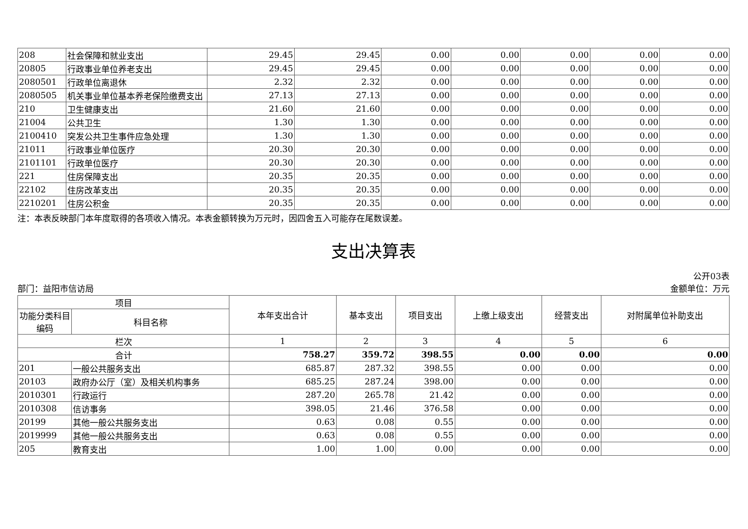| 208 | 社会保障和就业支出 | 29.45 | 29.45 | 0.00 | 0.00 | 0.00 | 0.00 | 0.00 |
| 20805 | 行政事业单位养老支出 | 29.45 | 29.45 | 0.00 | 0.00 | 0.00 | 0.00 | 0.00 |
| 2080501 | 行政单位离退休 | 2.32 | 2.32 | 0.00 | 0.00 | 0.00 | 0.00 | 0.00 |
| 2080505 | 机关事业单位基本养老保险缴费支出 | 27.13 | 27.13 | 0.00 | 0.00 | 0.00 | 0.00 | 0.00 |
| 210 | 卫生健康支出 | 21.60 | 21.60 | 0.00 | 0.00 | 0.00 | 0.00 | 0.00 |
| 21004 | 公共卫生 | 1.30 | 1.30 | 0.00 | 0.00 | 0.00 | 0.00 | 0.00 |
| 2100410 | 突发公共卫生事件应急处理 | 1.30 | 1.30 | 0.00 | 0.00 | 0.00 | 0.00 | 0.00 |
| 21011 | 行政事业单位医疗 | 20.30 | 20.30 | 0.00 | 0.00 | 0.00 | 0.00 | 0.00 |
| 2101101 | 行政单位医疗 | 20.30 | 20.30 | 0.00 | 0.00 | 0.00 | 0.00 | 0.00 |
| 221 | 住房保障支出 | 20.35 | 20.35 | 0.00 | 0.00 | 0.00 | 0.00 | 0.00 |
| 22102 | 住房改革支出 | 20.35 | 20.35 | 0.00 | 0.00 | 0.00 | 0.00 | 0.00 |
| 2210201 | 住房公积金 | 20.35 | 20.35 | 0.00 | 0.00 | 0.00 | 0.00 | 0.00 |
注：本表反映部门本年度取得的各项收入情况。本表金额转换为万元时，因四舍五入可能存在尾数误差。
支出决算表
部门：益阳市信访局 公开03表
金额单位：万元
| 项目 | | 本年支出合计 | 基本支出 | 项目支出 | 上缴上级支出 | 经营支出 | 对附属单位补助支出 |
| --- | --- | --- | --- | --- | --- | --- | --- |
| 功能分类科目编码 | 科目名称 | | | | | | |
| 栏次 | | 1 | 2 | 3 | 4 | 5 | 6 |
| 合计 | | 758.27 | 359.72 | 398.55 | 0.00 | 0.00 | 0.00 |
| 201 | 一般公共服务支出 | 685.87 | 287.32 | 398.55 | 0.00 | 0.00 | 0.00 |
| 20103 | 政府办公厅（室）及相关机构事务 | 685.25 | 287.24 | 398.00 | 0.00 | 0.00 | 0.00 |
| 2010301 | 行政运行 | 287.20 | 265.78 | 21.42 | 0.00 | 0.00 | 0.00 |
| 2010308 | 信访事务 | 398.05 | 21.46 | 376.58 | 0.00 | 0.00 | 0.00 |
| 20199 | 其他一般公共服务支出 | 0.63 | 0.08 | 0.55 | 0.00 | 0.00 | 0.00 |
| 2019999 | 其他一般公共服务支出 | 0.63 | 0.08 | 0.55 | 0.00 | 0.00 | 0.00 |
| 205 | 教育支出 | 1.00 | 1.00 | 0.00 | 0.00 | 0.00 | 0.00 |